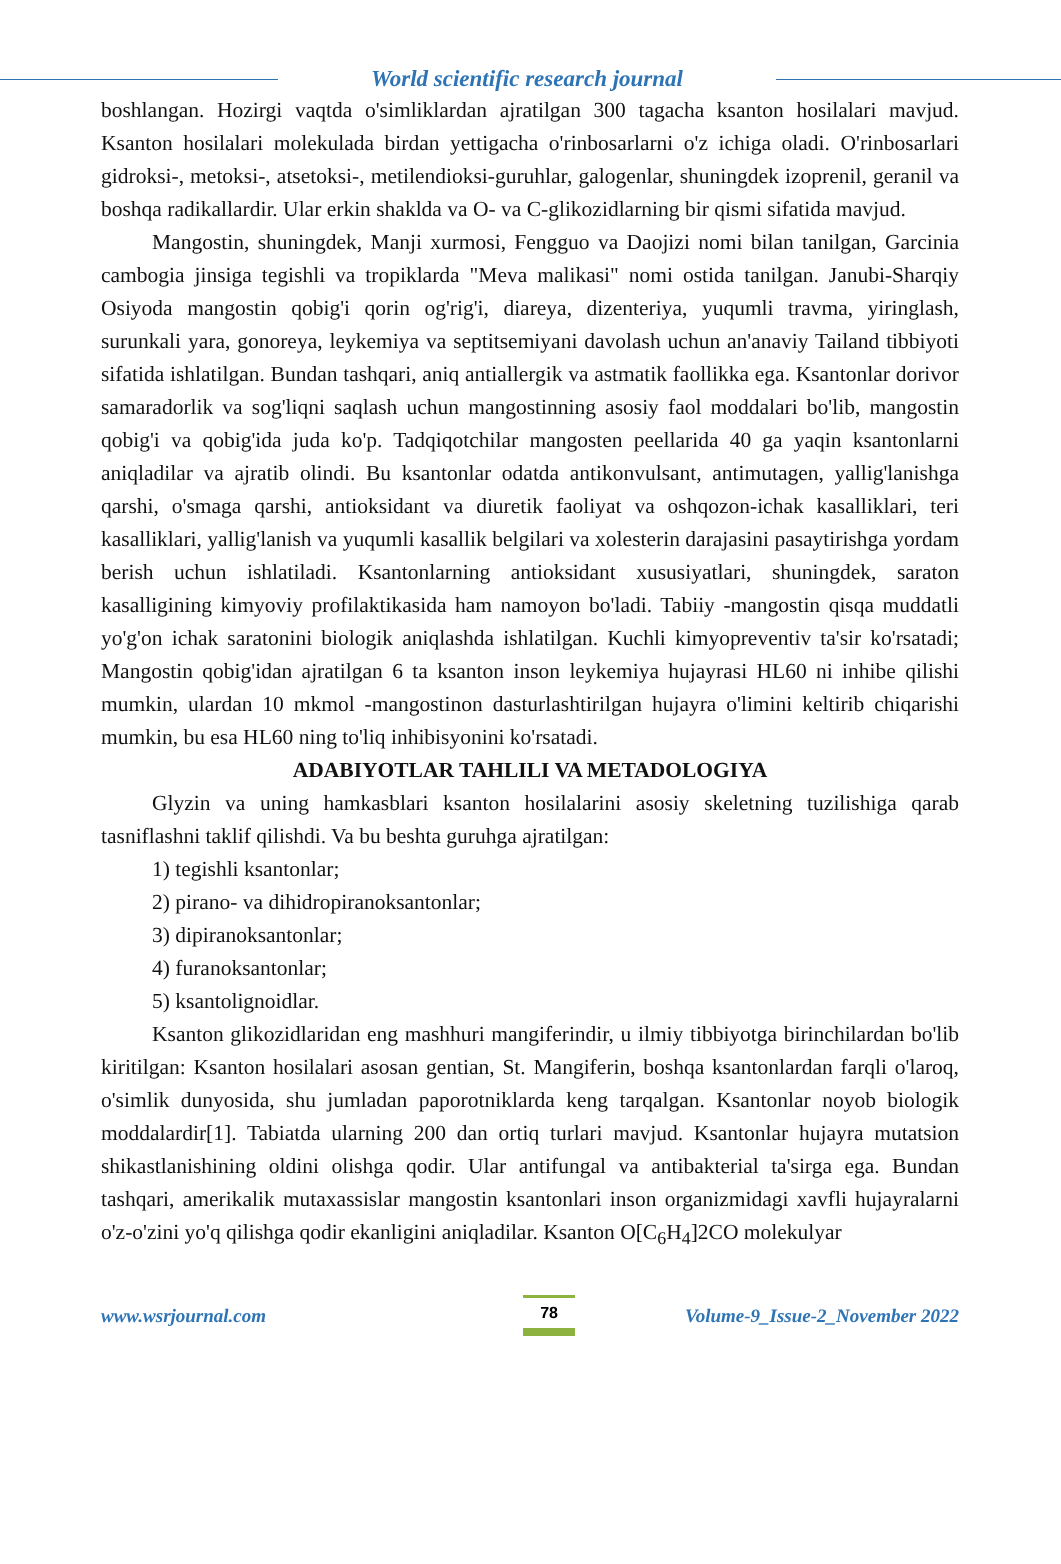World scientific research journal
boshlangan. Hozirgi vaqtda o'simliklardan ajratilgan 300 tagacha ksanton hosilalari mavjud. Ksanton hosilalari molekulada birdan yettigacha o'rinbosarlarni o'z ichiga oladi. O'rinbosarlari gidroksi-, metoksi-, atsetoksi-, metilendioksi-guruhlar, galogenlar, shuningdek izoprenil, geranil va boshqa radikallardir. Ular erkin shaklda va O- va C-glikozidlarning bir qismi sifatida mavjud.
Mangostin, shuningdek, Manji xurmosi, Fengguo va Daojizi nomi bilan tanilgan, Garcinia cambogia jinsiga tegishli va tropiklarda "Meva malikasi" nomi ostida tanilgan. Janubi-Sharqiy Osiyoda mangostin qobig'i qorin og'rig'i, diareya, dizenteriya, yuqumli travma, yiringlash, surunkali yara, gonoreya, leykemiya va septitsemiyani davolash uchun an'anaviy Tailand tibbiyoti sifatida ishlatilgan. Bundan tashqari, aniq antiallergik va astmatik faollikka ega. Ksantonlar dorivor samaradorlik va sog'liqni saqlash uchun mangostinning asosiy faol moddalari bo'lib, mangostin qobig'i va qobig'ida juda ko'p. Tadqiqotchilar mangosten peellarida 40 ga yaqin ksantonlarni aniqladilar va ajratib olindi. Bu ksantonlar odatda antikonvulsant, antimutagen, yallig'lanishga qarshi, o'smaga qarshi, antioksidant va diuretik faoliyat va oshqozon-ichak kasalliklari, teri kasalliklari, yallig'lanish va yuqumli kasallik belgilari va xolesterin darajasini pasaytirishga yordam berish uchun ishlatiladi. Ksantonlarning antioksidant xususiyatlari, shuningdek, saraton kasalligining kimyoviy profilaktikasida ham namoyon bo'ladi. Tabiiy -mangostin qisqa muddatli yo'g'on ichak saratonini biologik aniqlashda ishlatilgan. Kuchli kimyopreventiv ta'sir ko'rsatadi; Mangostin qobig'idan ajratilgan 6 ta ksanton inson leykemiya hujayrasi HL60 ni inhibe qilishi mumkin, ulardan 10 mkmol -mangostinon dasturlashtirilgan hujayra o'limini keltirib chiqarishi mumkin, bu esa HL60 ning to'liq inhibisyonini ko'rsatadi.
ADABIYOTLAR TAHLILI VA METADOLOGIYA
Glyzin va uning hamkasblari ksanton hosilalarini asosiy skeletning tuzilishiga qarab tasniflashni taklif qilishdi. Va bu beshta guruhga ajratilgan:
1) tegishli ksantonlar;
2) pirano- va dihidropiranoksantonlar;
3) dipiranoksantonlar;
4) furanoksantonlar;
5) ksantolignoidlar.
Ksanton glikozidlaridan eng mashhuri mangiferindir, u ilmiy tibbiyotga birinchilardan bo'lib kiritilgan: Ksanton hosilalari asosan gentian, St. Mangiferin, boshqa ksantonlardan farqli o'laroq, o'simlik dunyosida, shu jumladan paporotniklarda keng tarqalgan. Ksantonlar noyob biologik moddalardir[1]. Tabiatda ularning 200 dan ortiq turlari mavjud. Ksantonlar hujayra mutatsion shikastlanishining oldini olishga qodir. Ular antifungal va antibakterial ta'sirga ega. Bundan tashqari, amerikalik mutaxassislar mangostin ksantonlari inson organizmidagi xavfli hujayralarni o'z-o'zini yo'q qilishga qodir ekanligini aniqladilar. Ksanton O[C<sub>6</sub>H<sub>4</sub>]2CO molekulyar
www.wsrjournal.com
78
Volume-9_Issue-2_November 2022